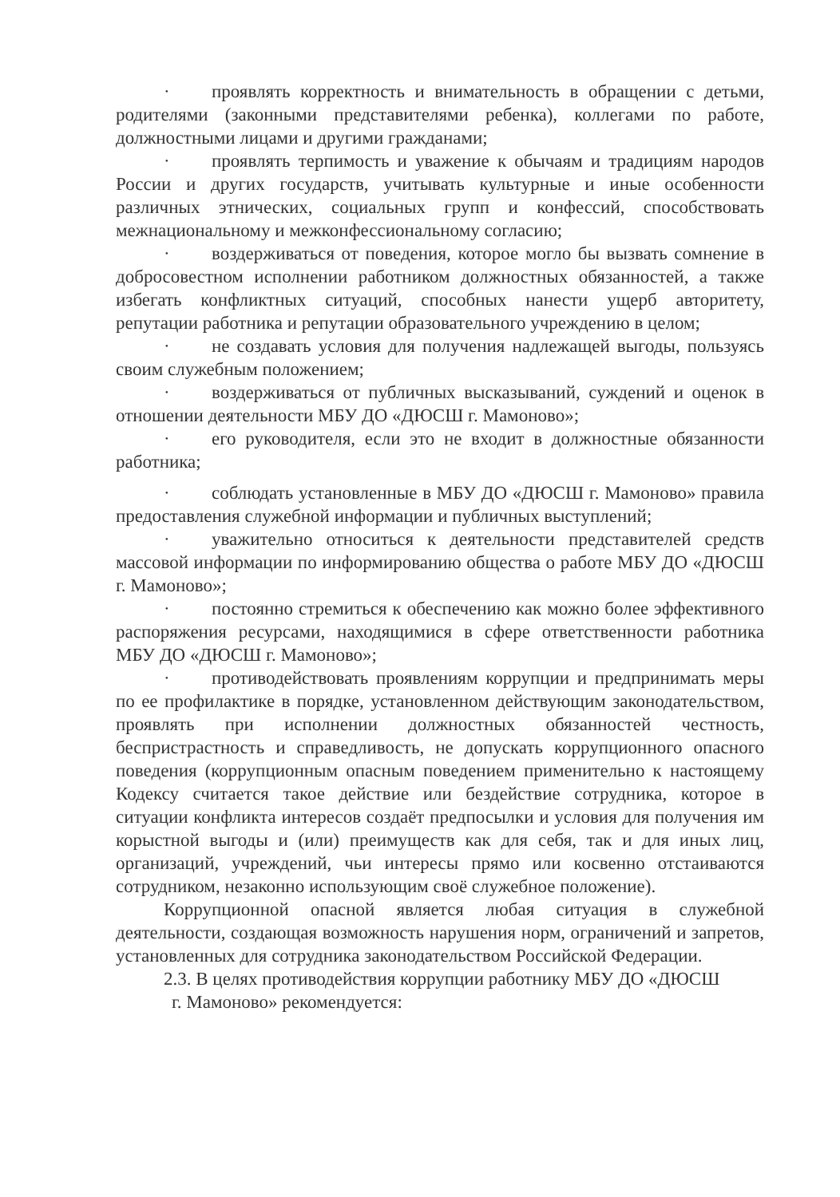· проявлять корректность и внимательность в обращении с детьми, родителями (законными представителями ребенка), коллегами по работе, должностными лицами и другими гражданами;
· проявлять терпимость и уважение к обычаям и традициям народов России и других государств, учитывать культурные и иные особенности различных этнических, социальных групп и конфессий, способствовать межнациональному и межконфессиональному согласию;
· воздерживаться от поведения, которое могло бы вызвать сомнение в добросовестном исполнении работником должностных обязанностей, а также избегать конфликтных ситуаций, способных нанести ущерб авторитету, репутации работника и репутации образовательного учреждению в целом;
· не создавать условия для получения надлежащей выгоды, пользуясь своим служебным положением;
· воздерживаться от публичных высказываний, суждений и оценок в отношении деятельности МБУ ДО «ДЮСШ г. Мамоново»;
· его руководителя, если это не входит в должностные обязанности работника;
· соблюдать установленные в МБУ ДО «ДЮСШ г. Мамоново» правила предоставления служебной информации и публичных выступлений;
· уважительно относиться к деятельности представителей средств массовой информации по информированию общества о работе МБУ ДО «ДЮСШ г. Мамоново»;
· постоянно стремиться к обеспечению как можно более эффективного распоряжения ресурсами, находящимися в сфере ответственности работника МБУ ДО «ДЮСШ г. Мамоново»;
· противодействовать проявлениям коррупции и предпринимать меры по ее профилактике в порядке, установленном действующим законодательством, проявлять при исполнении должностных обязанностей честность, беспристрастность и справедливость, не допускать коррупционного опасного поведения (коррупционным опасным поведением применительно к настоящему Кодексу считается такое действие или бездействие сотрудника, которое в ситуации конфликта интересов создаёт предпосылки и условия для получения им корыстной выгоды и (или) преимуществ как для себя, так и для иных лиц, организаций, учреждений, чьи интересы прямо или косвенно отстаиваются сотрудником, незаконно использующим своё служебное положение).
Коррупционной опасной является любая ситуация в служебной деятельности, создающая возможность нарушения норм, ограничений и запретов, установленных для сотрудника законодательством Российской Федерации.
2.3. В целях противодействия коррупции работнику МБУ ДО «ДЮСШ
г. Мамоново» рекомендуется: